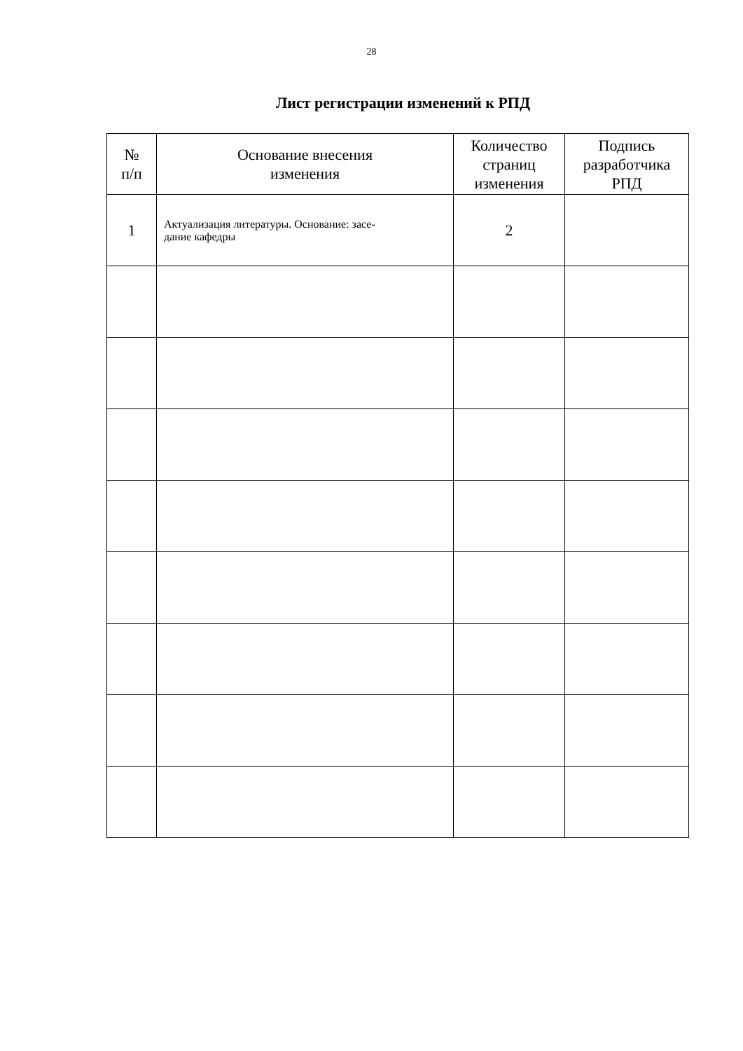28
Лист регистрации изменений к РПД
| № п/п | Основание внесения изменения | Количество страниц изменения | Подпись разработчика РПД |
| --- | --- | --- | --- |
| 1 | Актуализация литературы. Основание: засе- дание кафедры | 2 | |